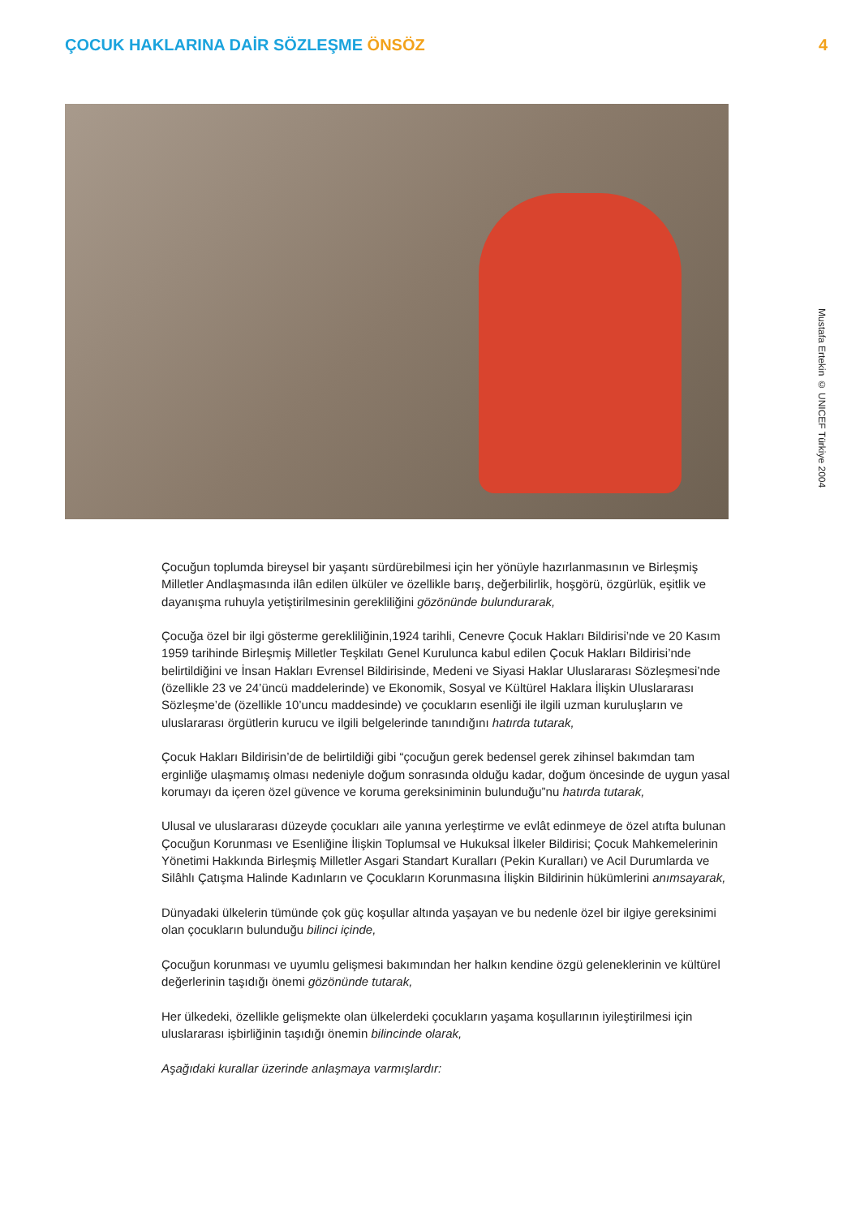ÇOCUK HAKLARINA DAİR SÖZLEŞME ÖNSÖZ
4
Mustafa Ertekin © UNICEF Türkiye 2004
Çocuğun toplumda bireysel bir yaşantı sürdürebilmesi için her yönüyle hazırlanmasının ve Birleşmiş Milletler Andlaşmasında ilân edilen ülküler ve özellikle barış, değerbilirlik, hoşgörü, özgürlük, eşitlik ve dayanışma ruhuyla yetiştirilmesinin gerekliliğini gözönünde bulundurarak,
Çocuğa özel bir ilgi gösterme gerekliliğinin,1924 tarihli, Cenevre Çocuk Hakları Bildirisi’nde ve 20 Kasım 1959 tarihinde Birleşmiş Milletler Teşkilatı Genel Kurulunca kabul edilen Çocuk Hakları Bildirisi’nde belirtildiğini ve İnsan Hakları Evrensel Bildirisinde, Medeni ve Siyasi Haklar Uluslararası Sözleşmesi’nde (özellikle 23 ve 24’üncü maddelerinde) ve Ekonomik, Sosyal ve Kültürel Haklara İlişkin Uluslararası Sözleşme’de (özellikle 10’uncu maddesinde) ve çocukların esenliği ile ilgili uzman kuruluşların ve uluslararası örgütlerin kurucu ve ilgili belgelerinde tanındığını hatırda tutarak,
Çocuk Hakları Bildirisin’de de belirtildiği gibi “çocuğun gerek bedensel gerek zihinsel bakımdan tam erginliğe ulaşmamış olması nedeniyle doğum sonrasında olduğu kadar, doğum öncesinde de uygun yasal korumayı da içeren özel güvence ve koruma gereksiniminin bulunduğu”nu hatırda tutarak,
Ulusal ve uluslararası düzeyde çocukları aile yanına yerleştirme ve evlât edinmeye de özel atıfta bulunan Çocuğun Korunması ve Esenliğine İlişkin Toplumsal ve Hukuksal İlkeler Bildirisi; Çocuk Mahkemelerinin Yönetimi Hakkında Birleşmiş Milletler Asgari Standart Kuralları (Pekin Kuralları) ve Acil Durumlarda ve Silâhlı Çatışma Halinde Kadınların ve Çocukların Korunmasına İlişkin Bildirinin hükümlerini anımsayarak,
Dünyadaki ülkelerin tümünde çok güç koşullar altında yaşayan ve bu nedenle özel bir ilgiye gereksinimi olan çocukların bulunduğu bilinci içinde,
Çocuğun korunması ve uyumlu gelişmesi bakımından her halkın kendine özgü geleneklerinin ve kültürel değerlerinin taşıdığı önemi gözönünde tutarak,
Her ülkedeki, özellikle gelişmekte olan ülkelerdeki çocukların yaşama koşullarının iyileştirilmesi için uluslararası işbirliğinin taşıdığı önemin bilincinde olarak,
Aşağıdaki kurallar üzerinde anlaşmaya varmışlardır: